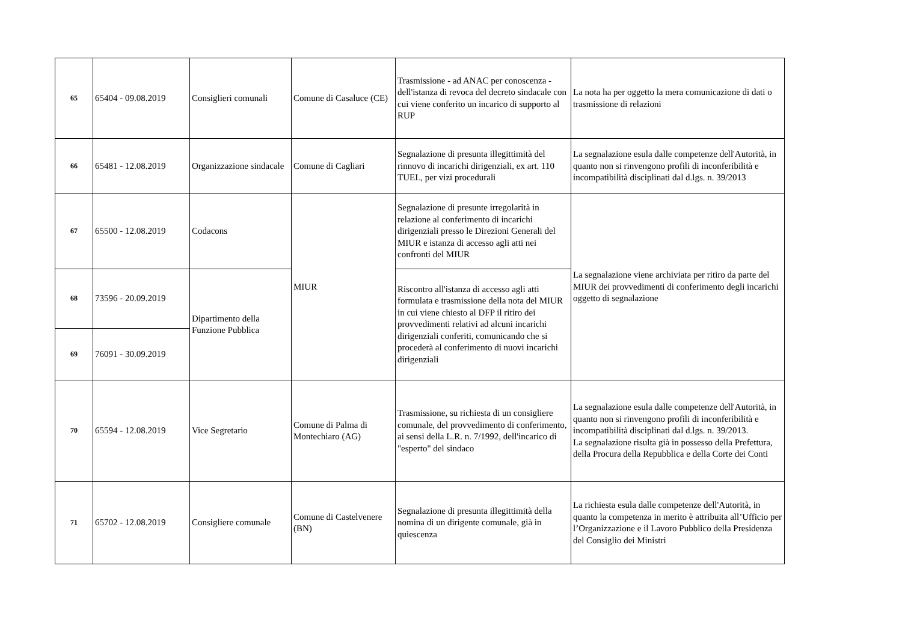| 65 | 65404 - 09.08.2019 | Consiglieri comunali | Comune di Casaluce (CE) | Trasmissione - ad ANAC per conoscenza - dell'istanza di revoca del decreto sindacale con cui viene conferito un incarico di supporto al RUP | La nota ha per oggetto la mera comunicazione di dati o trasmissione di relazioni |
| 66 | 65481 - 12.08.2019 | Organizzazione sindacale | Comune di Cagliari | Segnalazione di presunta illegittimità del rinnovo di incarichi dirigenziali, ex art. 110 TUEL, per vizi procedurali | La segnalazione esula dalle competenze dell'Autorità, in quanto non si rinvengono profili di inconferibilità e incompatibilità disciplinati dal d.lgs. n. 39/2013 |
| 67 | 65500 - 12.08.2019 | Codacons | MIUR | Segnalazione di presunte irregolarità in relazione al conferimento di incarichi dirigenziali presso le Direzioni Generali del MIUR e istanza di accesso agli atti nei confronti del MIUR | La segnalazione viene archiviata per ritiro da parte del MIUR dei provvedimenti di conferimento degli incarichi oggetto di segnalazione |
| 68 | 73596 - 20.09.2019 | Dipartimento della Funzione Pubblica | | Riscontro all'istanza di accesso agli atti formulata e trasmissione della nota del MIUR in cui viene chiesto al DFP il ritiro dei provvedimenti relativi ad alcuni incarichi dirigenziali conferiti, comunicando che si procederà al conferimento di nuovi incarichi dirigenziali | |
| 69 | 76091 - 30.09.2019 | | | | |
| 70 | 65594 - 12.08.2019 | Vice Segretario | Comune di Palma di Montechiaro (AG) | Trasmissione, su richiesta di un consigliere comunale, del provvedimento di conferimento, ai sensi della L.R. n. 7/1992, dell'incarico di "esperto" del sindaco | La segnalazione esula dalle competenze dell'Autorità, in quanto non si rinvengono profili di inconferibilità e incompatibilità disciplinati dal d.lgs. n. 39/2013. La segnalazione risulta già in possesso della Prefettura, della Procura della Repubblica e della Corte dei Conti |
| 71 | 65702 - 12.08.2019 | Consigliere comunale | Comune di Castelvenere (BN) | Segnalazione di presunta illegittimità della nomina di un dirigente comunale, già in quiescenza | La richiesta esula dalle competenze dell'Autorità, in quanto la competenza in merito è attribuita all’Ufficio per l’Organizzazione e il Lavoro Pubblico della Presidenza del Consiglio dei Ministri |